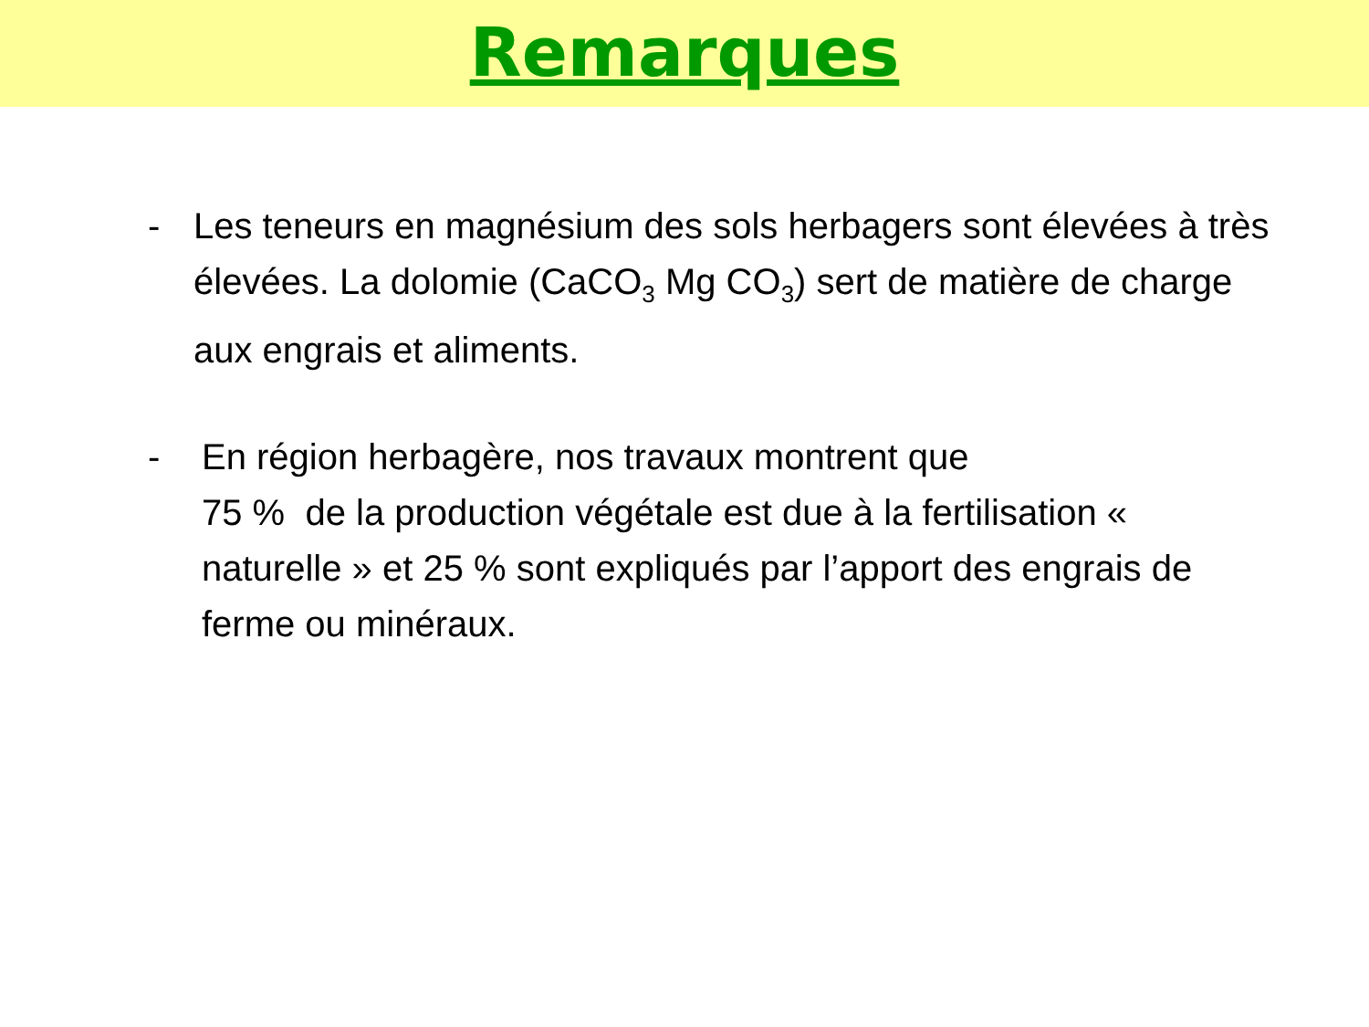Remarques
- Les teneurs en magnésium des sols herbagers sont élevées à très élevées. La dolomie (CaCO<sub>3</sub> Mg CO<sub>3</sub>) sert de matière de charge aux engrais et aliments.
- En région herbagère, nos travaux montrent que
75 % de la production végétale est due à la fertilisation « naturelle » et 25 % sont expliqués par l’apport des engrais de ferme ou minéraux.